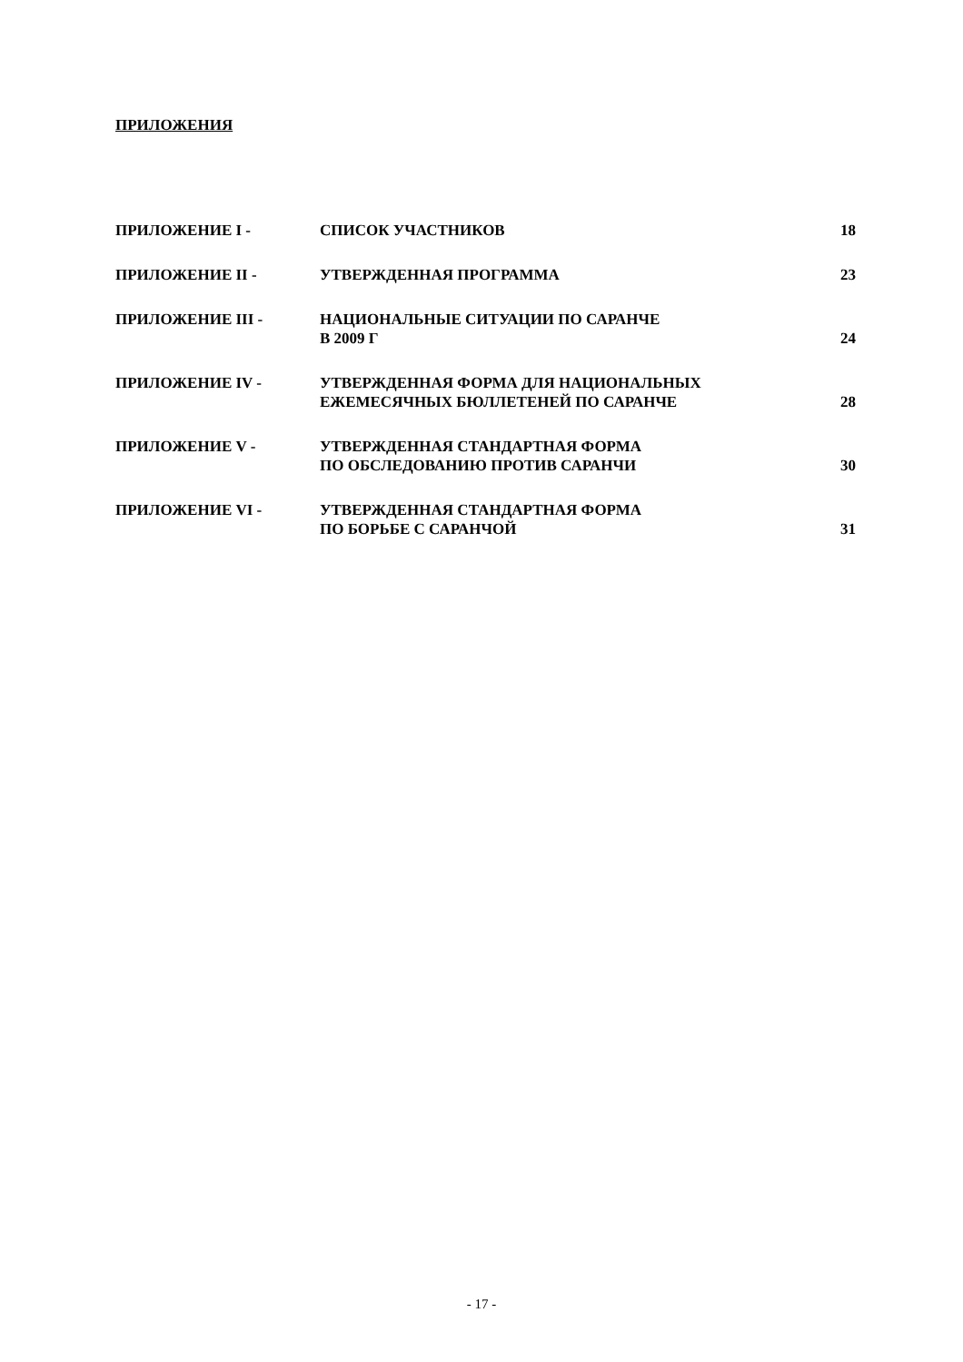ПРИЛОЖЕНИЯ
| ПРИЛОЖЕНИЕ I - | СПИСОК УЧАСТНИКОВ | 18 |
| ПРИЛОЖЕНИЕ II - | УТВЕРЖДЕННАЯ ПРОГРАММА | 23 |
| ПРИЛОЖЕНИЕ III - | НАЦИОНАЛЬНЫЕ СИТУАЦИИ ПО САРАНЧЕ В 2009 Г | 24 |
| ПРИЛОЖЕНИЕ IV - | УТВЕРЖДЕННАЯ ФОРМА ДЛЯ НАЦИОНАЛЬНЫХ ЕЖЕМЕСЯЧНЫХ БЮЛЛЕТЕНЕЙ ПО САРАНЧЕ | 28 |
| ПРИЛОЖЕНИЕ V - | УТВЕРЖДЕННАЯ СТАНДАРТНАЯ ФОРМА ПО ОБСЛЕДОВАНИЮ ПРОТИВ САРАНЧИ | 30 |
| ПРИЛОЖЕНИЕ VI - | УТВЕРЖДЕННАЯ СТАНДАРТНАЯ ФОРМА ПО БОРЬБЕ С САРАНЧОЙ | 31 |
- 17 -